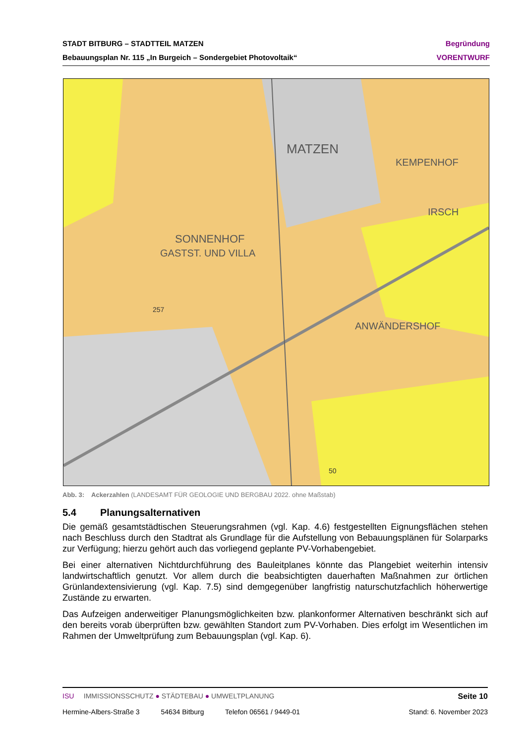STADT BITBURG – STADTTEIL MATZEN Begründung
Bebauungsplan Nr. 115 „In Burgeich – Sondergebiet Photovoltaik“VORENTWURF
MATZEN
KEMPENHOF
IRSCH
SONNENHOF
GASTST. UND VILLA
ANWÄNDERSHOF
257
50
Abb. 3: Ackerzahlen (LANDESAMT FÜR GEOLOGIE UND BERGBAU 2022. ohne Maßstab)
5.4 Planungsalternativen
Die gemäß gesamtstädtischen Steuerungsrahmen (vgl. Kap. 4.6) festgestellten Eignungsflächen stehen nach Beschluss durch den Stadtrat als Grundlage für die Aufstellung von Bebauungsplänen für Solarparks zur Verfügung; hierzu gehört auch das vorliegend geplante PV-Vorhabengebiet.
Bei einer alternativen Nichtdurchführung des Bauleitplanes könnte das Plangebiet weiterhin intensiv landwirtschaftlich genutzt. Vor allem durch die beabsichtigten dauerhaften Maßnahmen zur örtlichen Grünlandextensivierung (vgl. Kap. 7.5) sind demgegenüber langfristig naturschutzfachlich höherwertige Zustände zu erwarten.
Das Aufzeigen anderweitiger Planungsmöglichkeiten bzw. plankonformer Alternativen beschränkt sich auf den bereits vorab überprüften bzw. gewählten Standort zum PV-Vorhaben. Dies erfolgt im Wesentlichen im Rahmen der Umweltprüfung zum Bebauungsplan (vgl. Kap. 6).
ISU IMMISSIONSSCHUTZ ● STÄDTEBAU ● UMWELTPLANUNG Seite 10
Hermine-Albers-Straße 3 54634 Bitburg Telefon 06561 / 9449-01 Stand: 6. November 2023